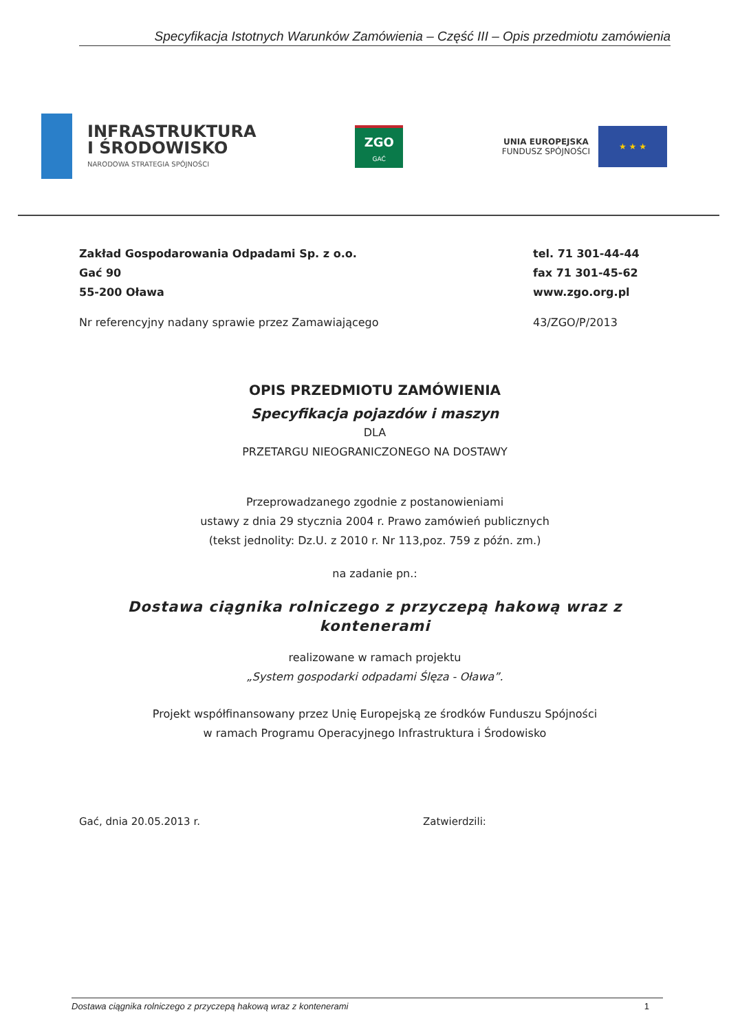Specyfikacja Istotnych Warunków Zamówienia – Część III – Opis przedmiotu zamówienia
INFRASTRUKTURA
I ŚRODOWISKO
NARODOWA STRATEGIA SPÓJNOŚCI
ZGO
GAĆ
UNIA EUROPEJSKA
FUNDUSZ SPÓJNOŚCI
★ ★ ★
Zakład Gospodarowania Odpadami Sp. z o.o.
Gać 90
55-200 Oława
tel. 71 301-44-44
fax 71 301-45-62
www.zgo.org.pl
Nr referencyjny nadany sprawie przez Zamawiającego
43/ZGO/P/2013
OPIS PRZEDMIOTU ZAMÓWIENIA
Specyfikacja pojazdów i maszyn
DLA
PRZETARGU NIEOGRANICZONEGO NA DOSTAWY
Przeprowadzanego zgodnie z postanowieniami
ustawy z dnia 29 stycznia 2004 r. Prawo zamówień publicznych
(tekst jednolity: Dz.U. z 2010 r. Nr 113,poz. 759 z późn. zm.)
na zadanie pn.:
Dostawa ciągnika rolniczego z przyczepą hakową wraz z kontenerami
realizowane w ramach projektu
„System gospodarki odpadami Ślęza - Oława”.
Projekt współfinansowany przez Unię Europejską ze środków Funduszu Spójności
w ramach Programu Operacyjnego Infrastruktura i Środowisko
Gać, dnia 20.05.2013 r. Zatwierdzili:
Dostawa ciągnika rolniczego z przyczepą hakową wraz z kontenerami 1